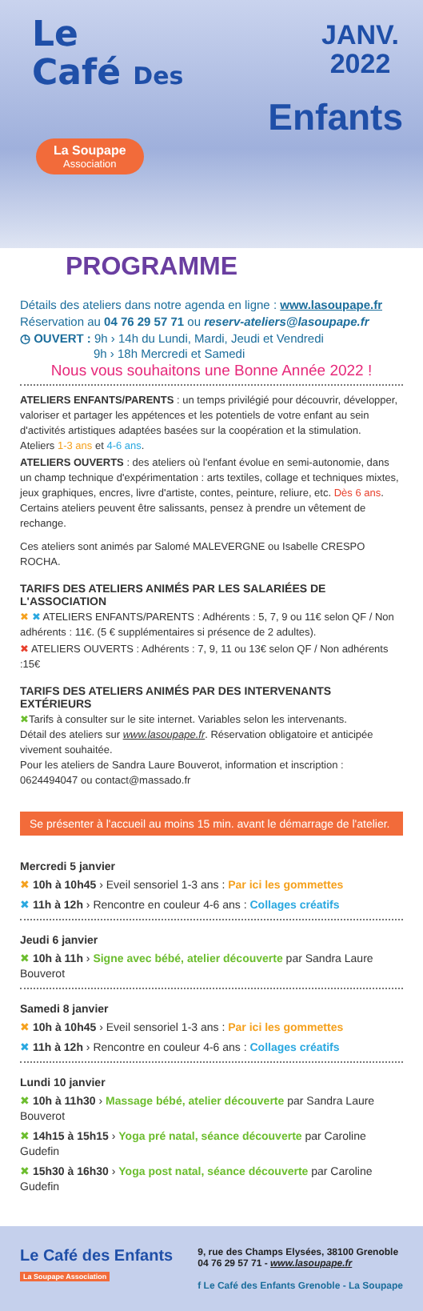JANV.
2022
Le
Café Des
Enfants
La Soupape
Association
PROGRAMME
Détails des ateliers dans notre agenda en ligne : www.lasoupape.fr
Réservation au 04 76 29 57 71 ou reserv-ateliers@lasoupape.fr
◷ OUVERT : 9h › 14h du Lundi, Mardi, Jeudi et Vendredi
9h › 18h Mercredi et Samedi
Nous vous souhaitons une Bonne Année 2022 !
ATELIERS ENFANTS/PARENTS : un temps privilégié pour découvrir, développer, valoriser et partager les appétences et les potentiels de votre enfant au sein d'activités artistiques adaptées basées sur la coopération et la stimulation.
Ateliers 1-3 ans et 4-6 ans.
ATELIERS OUVERTS : des ateliers où l'enfant évolue en semi-autonomie, dans un champ technique d'expérimentation : arts textiles, collage et techniques mixtes, jeux graphiques, encres, livre d'artiste, contes, peinture, reliure, etc. Dès 6 ans. Certains ateliers peuvent être salissants, pensez à prendre un vêtement de rechange.
Ces ateliers sont animés par Salomé MALEVERGNE ou Isabelle CRESPO ROCHA.
TARIFS DES ATELIERS ANIMÉS PAR LES SALARIÉES DE L'ASSOCIATION
✖ ✖ ATELIERS ENFANTS/PARENTS : Adhérents : 5, 7, 9 ou 11€ selon QF / Non adhérents : 11€. (5 € supplémentaires si présence de 2 adultes).
✖ ATELIERS OUVERTS : Adhérents : 7, 9, 11 ou 13€ selon QF / Non adhérents :15€
TARIFS DES ATELIERS ANIMÉS PAR DES INTERVENANTS EXTÉRIEURS
✖Tarifs à consulter sur le site internet. Variables selon les intervenants.
Détail des ateliers sur www.lasoupape.fr. Réservation obligatoire et anticipée vivement souhaitée.
Pour les ateliers de Sandra Laure Bouverot, information et inscription : 0624494047 ou contact@massado.fr
Se présenter à l'accueil au moins 15 min. avant le démarrage de l'atelier.
Mercredi 5 janvier
✖ 10h à 10h45 › Eveil sensoriel 1-3 ans : Par ici les gommettes
✖ 11h à 12h › Rencontre en couleur 4-6 ans : Collages créatifs
Jeudi 6 janvier
✖ 10h à 11h › Signe avec bébé, atelier découverte par Sandra Laure Bouverot
Samedi 8 janvier
✖ 10h à 10h45 › Eveil sensoriel 1-3 ans : Par ici les gommettes
✖ 11h à 12h › Rencontre en couleur 4-6 ans : Collages créatifs
Lundi 10 janvier
✖ 10h à 11h30 › Massage bébé, atelier découverte par Sandra Laure Bouverot
✖ 14h15 à 15h15 › Yoga pré natal, séance découverte par Caroline Gudefin
✖ 15h30 à 16h30 › Yoga post natal, séance découverte par Caroline Gudefin
Le Café des Enfants
La Soupape Association
9, rue des Champs Elysées, 38100 Grenoble
04 76 29 57 71 - www.lasoupape.fr
f Le Café des Enfants Grenoble - La Soupape